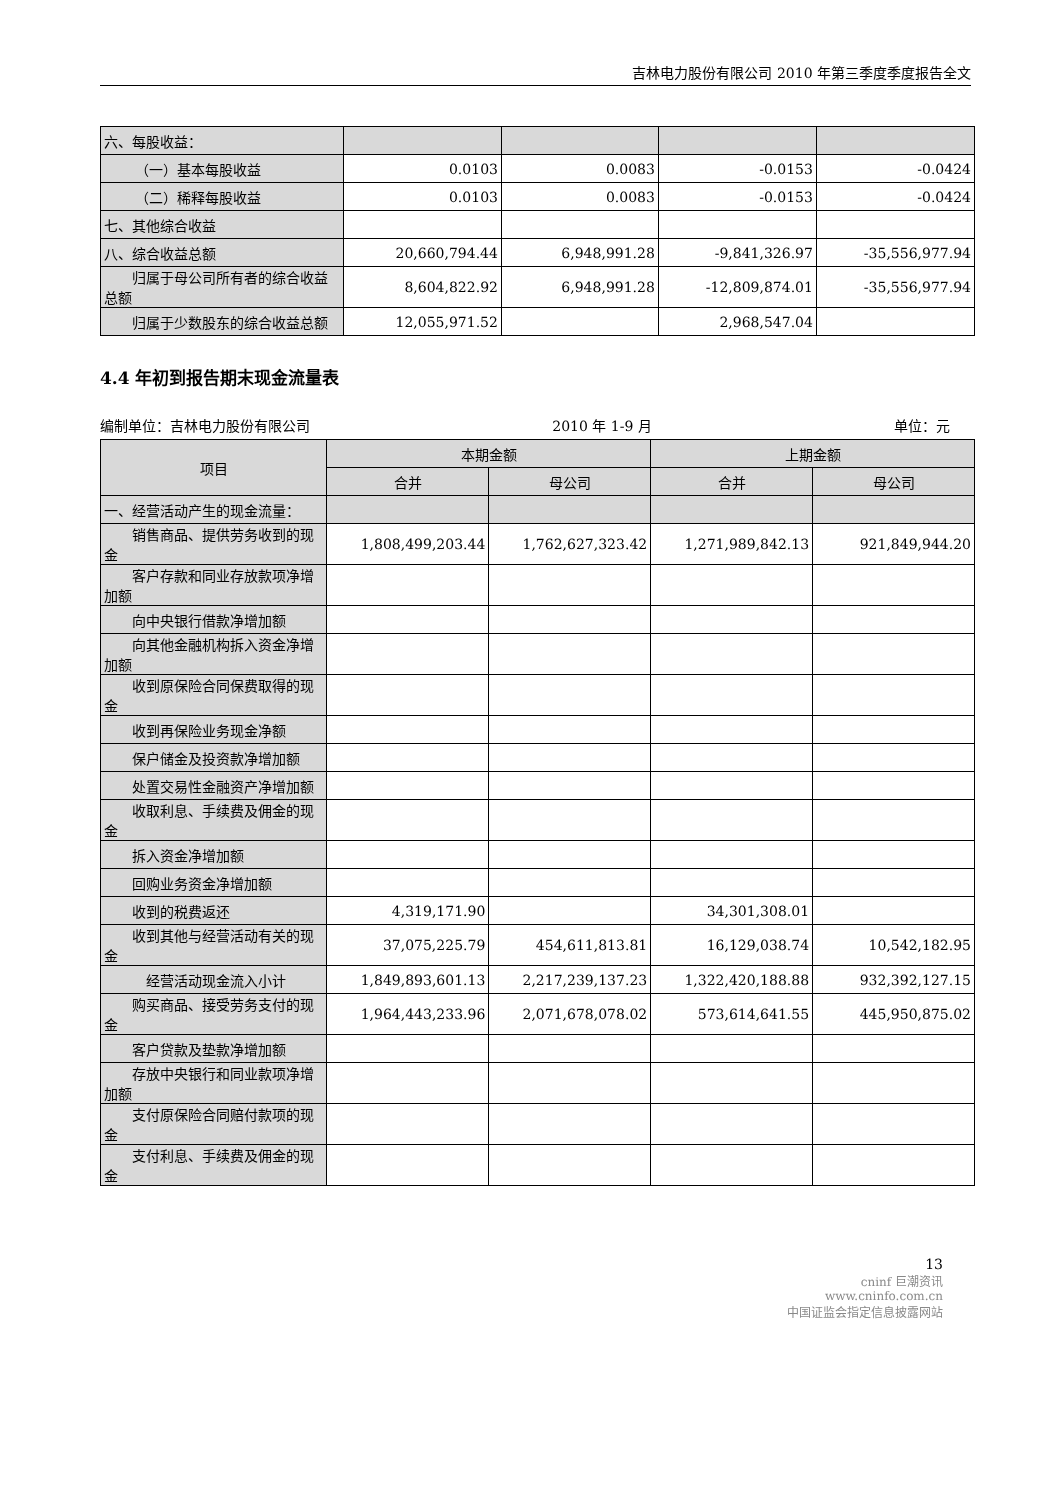吉林电力股份有限公司 2010 年第三季度季度报告全文
| 六、每股收益： | | | | |
| （一）基本每股收益 | 0.0103 | 0.0083 | -0.0153 | -0.0424 |
| （二）稀释每股收益 | 0.0103 | 0.0083 | -0.0153 | -0.0424 |
| 七、其他综合收益 | | | | |
| 八、综合收益总额 | 20,660,794.44 | 6,948,991.28 | -9,841,326.97 | -35,556,977.94 |
| 归属于母公司所有者的综合收益总额 | 8,604,822.92 | 6,948,991.28 | -12,809,874.01 | -35,556,977.94 |
| 归属于少数股东的综合收益总额 | 12,055,971.52 | | 2,968,547.04 | |
4.4 年初到报告期末现金流量表
编制单位：吉林电力股份有限公司 2010 年 1-9 月 单位：元
| 项目 | 本期金额 | | 上期金额 | |
| --- | --- | --- | --- | --- |
| | 合并 | 母公司 | 合并 | 母公司 |
| 一、经营活动产生的现金流量： | | | | |
| 销售商品、提供劳务收到的现金 | 1,808,499,203.44 | 1,762,627,323.42 | 1,271,989,842.13 | 921,849,944.20 |
| 客户存款和同业存放款项净增加额 | | | | |
| 向中央银行借款净增加额 | | | | |
| 向其他金融机构拆入资金净增加额 | | | | |
| 收到原保险合同保费取得的现金 | | | | |
| 收到再保险业务现金净额 | | | | |
| 保户储金及投资款净增加额 | | | | |
| 处置交易性金融资产净增加额 | | | | |
| 收取利息、手续费及佣金的现金 | | | | |
| 拆入资金净增加额 | | | | |
| 回购业务资金净增加额 | | | | |
| 收到的税费返还 | 4,319,171.90 | | 34,301,308.01 | |
| 收到其他与经营活动有关的现金 | 37,075,225.79 | 454,611,813.81 | 16,129,038.74 | 10,542,182.95 |
| 经营活动现金流入小计 | 1,849,893,601.13 | 2,217,239,137.23 | 1,322,420,188.88 | 932,392,127.15 |
| 购买商品、接受劳务支付的现金 | 1,964,443,233.96 | 2,071,678,078.02 | 573,614,641.55 | 445,950,875.02 |
| 客户贷款及垫款净增加额 | | | | |
| 存放中央银行和同业款项净增加额 | | | | |
| 支付原保险合同赔付款项的现金 | | | | |
| 支付利息、手续费及佣金的现金 | | | | |
13
cninf 巨潮资讯
www.cninfo.com.cn
中国证监会指定信息披露网站